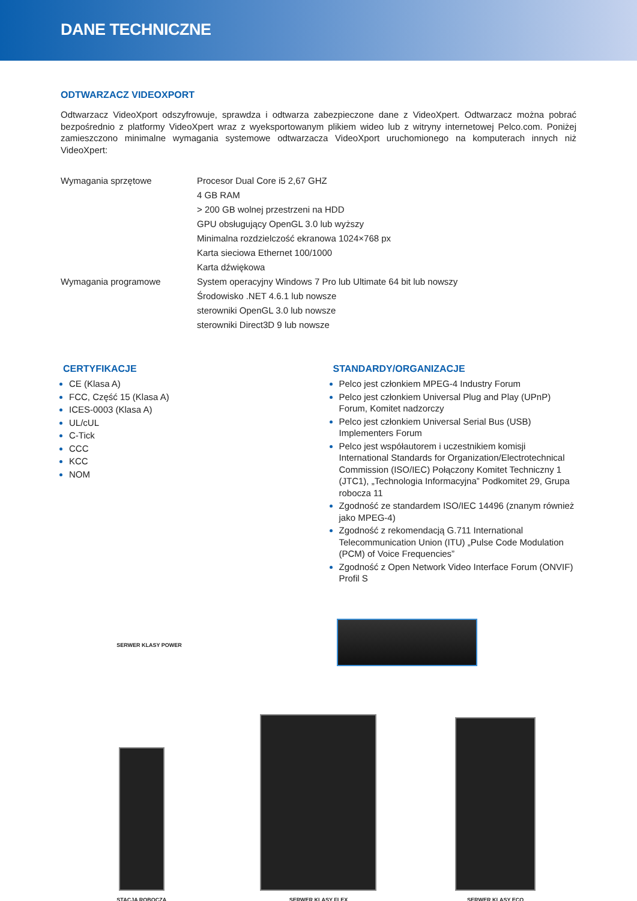DANE TECHNICZNE
ODTWARZACZ VIDEOXPORT
Odtwarzacz VideoXport odszyfrowuje, sprawdza i odtwarza zabezpieczone dane z VideoXpert. Odtwarzacz można pobrać bezpośrednio z platformy VideoXpert wraz z wyeksportowanym plikiem wideo lub z witryny internetowej Pelco.com. Poniżej zamieszczono minimalne wymagania systemowe odtwarzacza VideoXport uruchomionego na komputerach innych niż VideoXpert:
| Wymagania sprzętowe | Procesor Dual Core i5 2,67 GHZ |
| | 4 GB RAM |
| | > 200 GB wolnej przestrzeni na HDD |
| | GPU obsługujący OpenGL 3.0 lub wyższy |
| | Minimalna rozdzielczość ekranowa 1024×768 px |
| | Karta sieciowa Ethernet 100/1000 |
| | Karta dźwiękowa |
| Wymagania programowe | System operacyjny Windows 7 Pro lub Ultimate 64 bit lub nowszy |
| | Środowisko .NET 4.6.1 lub nowsze |
| | sterowniki OpenGL 3.0 lub nowsze |
| | sterowniki Direct3D 9 lub nowsze |
CERTYFIKACJE
CE (Klasa A)
FCC, Część 15 (Klasa A)
ICES-0003 (Klasa A)
UL/cUL
C-Tick
CCC
KCC
NOM
STANDARDY/ORGANIZACJE
Pelco jest członkiem MPEG-4 Industry Forum
Pelco jest członkiem Universal Plug and Play (UPnP) Forum, Komitet nadzorczy
Pelco jest członkiem Universal Serial Bus (USB) Implementers Forum
Pelco jest współautorem i uczestnikiem komisji International Standards for Organization/Electrotechnical Commission (ISO/IEC) Połączony Komitet Techniczny 1 (JTC1), „Technologia Informacyjna” Podkomitet 29, Grupa robocza 11
Zgodność ze standardem ISO/IEC 14496 (znanym również jako MPEG-4)
Zgodność z rekomendacją G.711 International Telecommunication Union (ITU) „Pulse Code Modulation (PCM) of Voice Frequencies”
Zgodność z Open Network Video Interface Forum (ONVIF) Profil S
SERWER KLASY POWER
STACJA ROBOCZA
SERWER KLASY FLEX
SERWER KLASY ECO